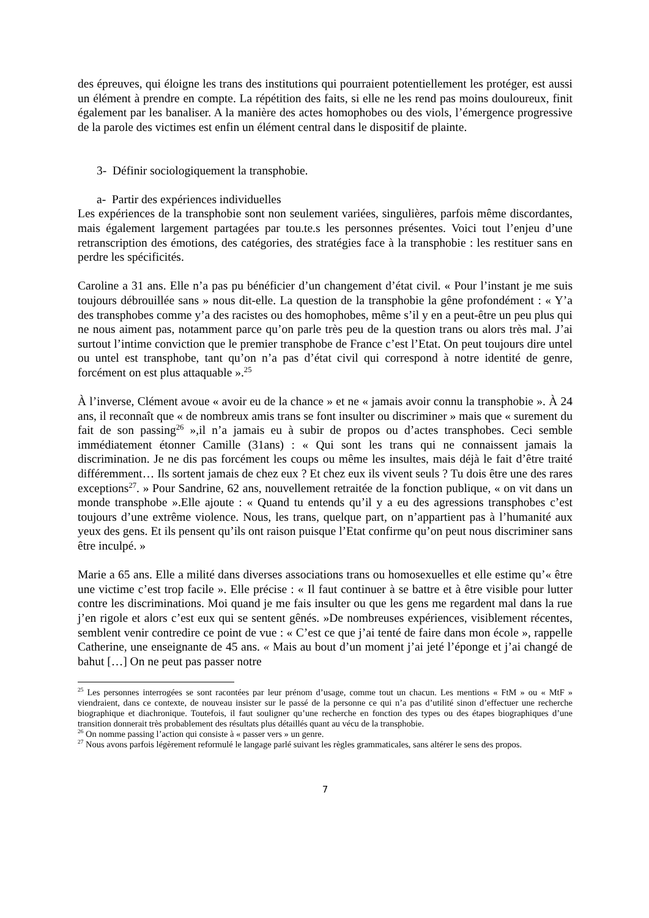des épreuves, qui éloigne les trans des institutions qui pourraient potentiellement les protéger, est aussi un élément à prendre en compte. La répétition des faits, si elle ne les rend pas moins douloureux, finit également par les banaliser. A la manière des actes homophobes ou des viols, l’émergence progressive de la parole des victimes est enfin un élément central dans le dispositif de plainte.
3- Définir sociologiquement la transphobie.
a- Partir des expériences individuelles
Les expériences de la transphobie sont non seulement variées, singulières, parfois même discordantes, mais également largement partagées par tou.te.s les personnes présentes. Voici tout l’enjeu d’une retranscription des émotions, des catégories, des stratégies face à la transphobie : les restituer sans en perdre les spécificités.
Caroline a 31 ans. Elle n’a pas pu bénéficier d’un changement d’état civil. « Pour l’instant je me suis toujours débrouillée sans » nous dit-elle. La question de la transphobie la gêne profondément : « Y’a des transphobes comme y’a des racistes ou des homophobes, même s’il y en a peut-être un peu plus qui ne nous aiment pas, notamment parce qu’on parle très peu de la question trans ou alors très mal. J’ai surtout l’intime conviction que le premier transphobe de France c’est l’Etat. On peut toujours dire untel ou untel est transphobe, tant qu’on n’a pas d’état civil qui correspond à notre identité de genre, forcément on est plus attaquable ».<sup>25</sup>
À l’inverse, Clément avoue « avoir eu de la chance » et ne « jamais avoir connu la transphobie ». À 24 ans, il reconnaît que « de nombreux amis trans se font insulter ou discriminer » mais que « surement du fait de son passing<sup>26</sup> »,il n’a jamais eu à subir de propos ou d’actes transphobes. Ceci semble immédiatement étonner Camille (31ans) : « Qui sont les trans qui ne connaissent jamais la discrimination. Je ne dis pas forcément les coups ou même les insultes, mais déjà le fait d’être traité différemment… Ils sortent jamais de chez eux ? Et chez eux ils vivent seuls ? Tu dois être une des rares exceptions<sup>27</sup>. » Pour Sandrine, 62 ans, nouvellement retraitée de la fonction publique, « on vit dans un monde transphobe ».Elle ajoute : « Quand tu entends qu’il y a eu des agressions transphobes c’est toujours d’une extrême violence. Nous, les trans, quelque part, on n’appartient pas à l’humanité aux yeux des gens. Et ils pensent qu’ils ont raison puisque l’Etat confirme qu’on peut nous discriminer sans être inculpé. »
Marie a 65 ans. Elle a milité dans diverses associations trans ou homosexuelles et elle estime qu’« être une victime c’est trop facile ». Elle précise : « Il faut continuer à se battre et à être visible pour lutter contre les discriminations. Moi quand je me fais insulter ou que les gens me regardent mal dans la rue j’en rigole et alors c’est eux qui se sentent gênés. »De nombreuses expériences, visiblement récentes, semblent venir contredire ce point de vue : « C’est ce que j’ai tenté de faire dans mon école », rappelle Catherine, une enseignante de 45 ans. « Mais au bout d’un moment j’ai jeté l’éponge et j’ai changé de bahut […] On ne peut pas passer notre
<sup>25</sup> Les personnes interrogées se sont racontées par leur prénom d’usage, comme tout un chacun. Les mentions « FtM » ou « MtF » viendraient, dans ce contexte, de nouveau insister sur le passé de la personne ce qui n’a pas d’utilité sinon d’effectuer une recherche biographique et diachronique. Toutefois, il faut souligner qu’une recherche en fonction des types ou des étapes biographiques d’une transition donnerait très probablement des résultats plus détaillés quant au vécu de la transphobie.
<sup>26</sup> On nomme passing l’action qui consiste à « passer vers » un genre.
<sup>27</sup> Nous avons parfois légèrement reformulé le langage parlé suivant les règles grammaticales, sans altérer le sens des propos.
7